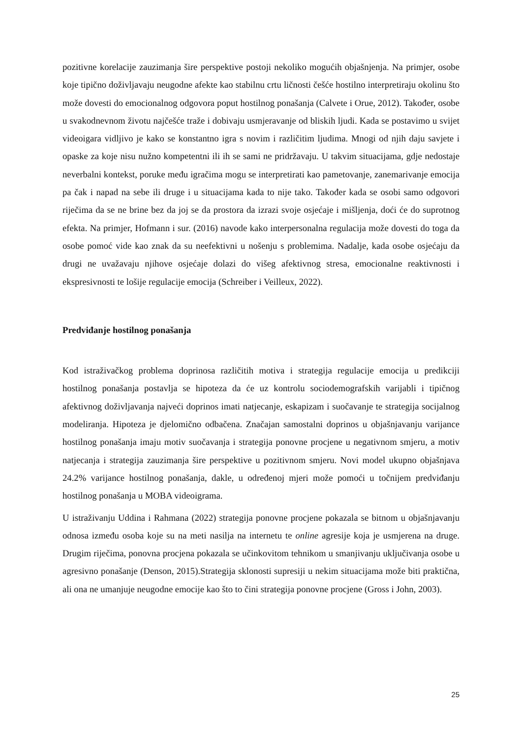pozitivne korelacije zauzimanja šire perspektive postoji nekoliko mogućih objašnjenja. Na primjer, osobe koje tipično doživljavaju neugodne afekte kao stabilnu crtu ličnosti češće hostilno interpretiraju okolinu što može dovesti do emocionalnog odgovora poput hostilnog ponašanja (Calvete i Orue, 2012). Također, osobe u svakodnevnom životu najčešće traže i dobivaju usmjeravanje od bliskih ljudi. Kada se postavimo u svijet videoigara vidljivo je kako se konstantno igra s novim i različitim ljudima. Mnogi od njih daju savjete i opaske za koje nisu nužno kompetentni ili ih se sami ne pridržavaju. U takvim situacijama, gdje nedostaje neverbalni kontekst, poruke među igračima mogu se interpretirati kao pametovanje, zanemarivanje emocija pa čak i napad na sebe ili druge i u situacijama kada to nije tako. Također kada se osobi samo odgovori riječima da se ne brine bez da joj se da prostora da izrazi svoje osjećaje i mišljenja, doći će do suprotnog efekta. Na primjer, Hofmann i sur. (2016) navode kako interpersonalna regulacija može dovesti do toga da osobe pomoć vide kao znak da su neefektivni u nošenju s problemima. Nadalje, kada osobe osjećaju da drugi ne uvažavaju njihove osjećaje dolazi do višeg afektivnog stresa, emocionalne reaktivnosti i ekspresivnosti te lošije regulacije emocija (Schreiber i Veilleux, 2022).
Predviđanje hostilnog ponašanja
Kod istraživačkog problema doprinosa različitih motiva i strategija regulacije emocija u predikciji hostilnog ponašanja postavlja se hipoteza da će uz kontrolu sociodemografskih varijabli i tipičnog afektivnog doživljavanja najveći doprinos imati natjecanje, eskapizam i suočavanje te strategija socijalnog modeliranja. Hipoteza je djelomično odbačena. Značajan samostalni doprinos u objašnjavanju varijance hostilnog ponašanja imaju motiv suočavanja i strategija ponovne procjene u negativnom smjeru, a motiv natjecanja i strategija zauzimanja šire perspektive u pozitivnom smjeru. Novi model ukupno objašnjava 24.2% varijance hostilnog ponašanja, dakle, u određenoj mjeri može pomoći u točnijem predviđanju hostilnog ponašanja u MOBA videoigrama.
U istraživanju Uddina i Rahmana (2022) strategija ponovne procjene pokazala se bitnom u objašnjavanju odnosa između osoba koje su na meti nasilja na internetu te online agresije koja je usmjerena na druge. Drugim riječima, ponovna procjena pokazala se učinkovitom tehnikom u smanjivanju uključivanja osobe u agresivno ponašanje (Denson, 2015).Strategija sklonosti supresiji u nekim situacijama može biti praktična, ali ona ne umanjuje neugodne emocije kao što to čini strategija ponovne procjene (Gross i John, 2003).
25